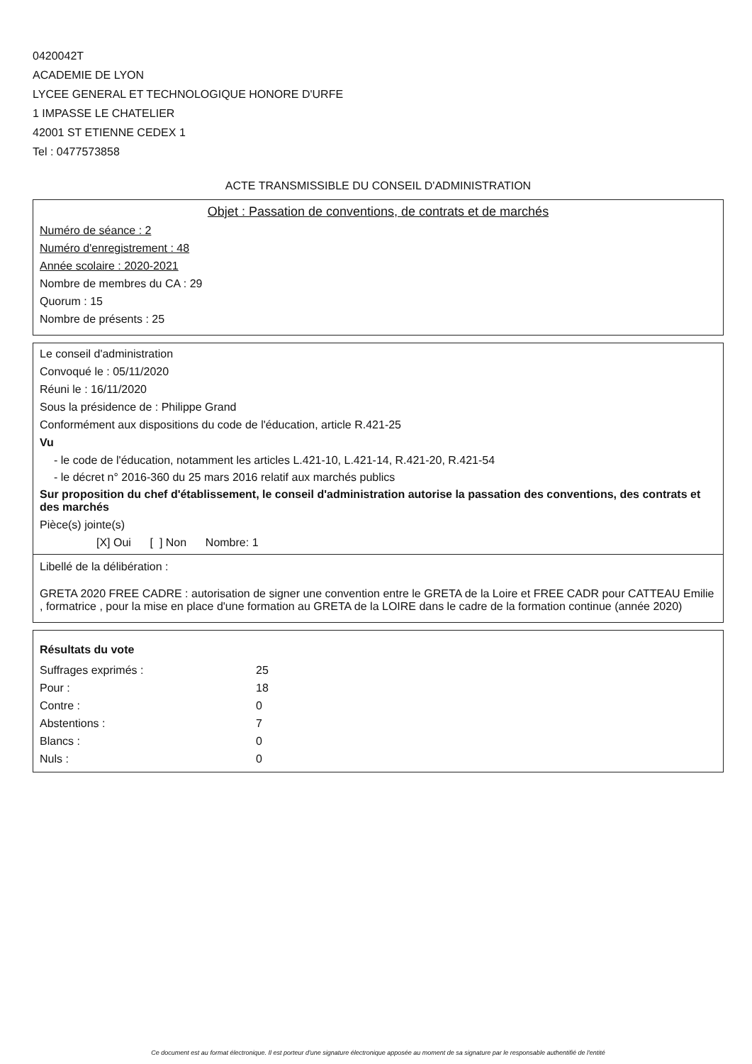0420042T
ACADEMIE DE LYON
LYCEE GENERAL ET TECHNOLOGIQUE HONORE D'URFE
1 IMPASSE LE CHATELIER
42001 ST ETIENNE CEDEX 1
Tel : 0477573858
ACTE TRANSMISSIBLE DU CONSEIL D'ADMINISTRATION
Objet : Passation de conventions, de contrats et de marchés
Numéro de séance : 2
Numéro d'enregistrement : 48
Année scolaire : 2020-2021
Nombre de membres du CA : 29
Quorum : 15
Nombre de présents : 25
Le conseil d'administration
Convoqué le : 05/11/2020
Réuni le : 16/11/2020
Sous la présidence de : Philippe Grand
Conformément aux dispositions du code de l'éducation, article R.421-25
Vu
- le code de l'éducation, notamment les articles L.421-10, L.421-14, R.421-20, R.421-54
- le décret n° 2016-360 du 25 mars 2016 relatif aux marchés publics
Sur proposition du chef d'établissement, le conseil d'administration autorise la passation des conventions, des contrats et des marchés
Pièce(s) jointe(s)
[X] Oui [ ] Non Nombre: 1
Libellé de la délibération :
GRETA 2020 FREE CADRE : autorisation de signer une convention entre le GRETA de la Loire et FREE CADR pour CATTEAU Emilie , formatrice , pour la mise en place d'une formation au GRETA de la LOIRE dans le cadre de la formation continue (année 2020)
Résultats du vote
| Suffrages exprimés : | 25 |
| Pour : | 18 |
| Contre : | 0 |
| Abstentions : | 7 |
| Blancs : | 0 |
| Nuls : | 0 |
Ce document est au format électronique. Il est porteur d'une signature électronique apposée au moment de sa signature par le responsable authentifié de l'entité